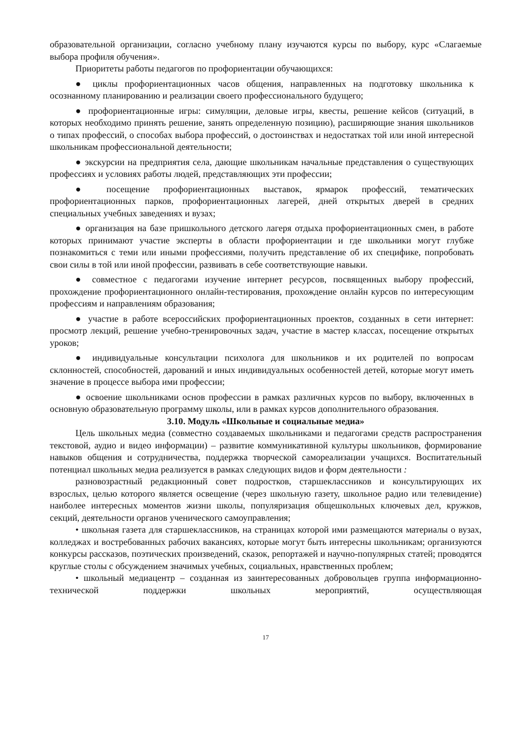образовательной организации, согласно учебному плану изучаются курсы по выбору, курс «Слагаемые выбора профиля обучения».
Приоритеты работы педагогов по профориентации обучающихся:
● циклы профориентационных часов общения, направленных на подготовку школьника к осознанному планированию и реализации своего профессионального будущего;
● профориентационные игры: симуляции, деловые игры, квесты, решение кейсов (ситуаций, в которых необходимо принять решение, занять определенную позицию), расширяющие знания школьников о типах профессий, о способах выбора профессий, о достоинствах и недостатках той или иной интересной школьникам профессиональной деятельности;
● экскурсии на предприятия села, дающие школьникам начальные представления о существующих профессиях и условиях работы людей, представляющих эти профессии;
● посещение профориентационных выставок, ярмарок профессий, тематических профориентационных парков, профориентационных лагерей, дней открытых дверей в средних специальных учебных заведениях и вузах;
● организация на базе пришкольного детского лагеря отдыха профориентационных смен, в работе которых принимают участие эксперты в области профориентации и где школьники могут глубже познакомиться с теми или иными профессиями, получить представление об их специфике, попробовать свои силы в той или иной профессии, развивать в себе соответствующие навыки.
● совместное с педагогами изучение интернет ресурсов, посвященных выбору профессий, прохождение профориентационного онлайн-тестирования, прохождение онлайн курсов по интересующим профессиям и направлениям образования;
● участие в работе всероссийских профориентационных проектов, созданных в сети интернет: просмотр лекций, решение учебно-тренировочных задач, участие в мастер классах, посещение открытых уроков;
● индивидуальные консультации психолога для школьников и их родителей по вопросам склонностей, способностей, дарований и иных индивидуальных особенностей детей, которые могут иметь значение в процессе выбора ими профессии;
● освоение школьниками основ профессии в рамках различных курсов по выбору, включенных в основную образовательную программу школы, или в рамках курсов дополнительного образования.
3.10. Модуль «Школьные и социальные медиа»
Цель школьных медиа (совместно создаваемых школьниками и педагогами средств распространения текстовой, аудио и видео информации) – развитие коммуникативной культуры школьников, формирование навыков общения и сотрудничества, поддержка творческой самореализации учащихся. Воспитательный потенциал школьных медиа реализуется в рамках следующих видов и форм деятельности :
разновозрастный редакционный совет подростков, старшеклассников и консультирующих их взрослых, целью которого является освещение (через школьную газету, школьное радио или телевидение) наиболее интересных моментов жизни школы, популяризация общешкольных ключевых дел, кружков, секций, деятельности органов ученического самоуправления;
• школьная газета для старшеклассников, на страницах которой ими размещаются материалы о вузах, колледжах и востребованных рабочих вакансиях, которые могут быть интересны школьникам; организуются конкурсы рассказов, поэтических произведений, сказок, репортажей и научно-популярных статей; проводятся круглые столы с обсуждением значимых учебных, социальных, нравственных проблем;
• школьный медиацентр – созданная из заинтересованных добровольцев группа информационно-технической поддержки школьных мероприятий, осуществляющая
17